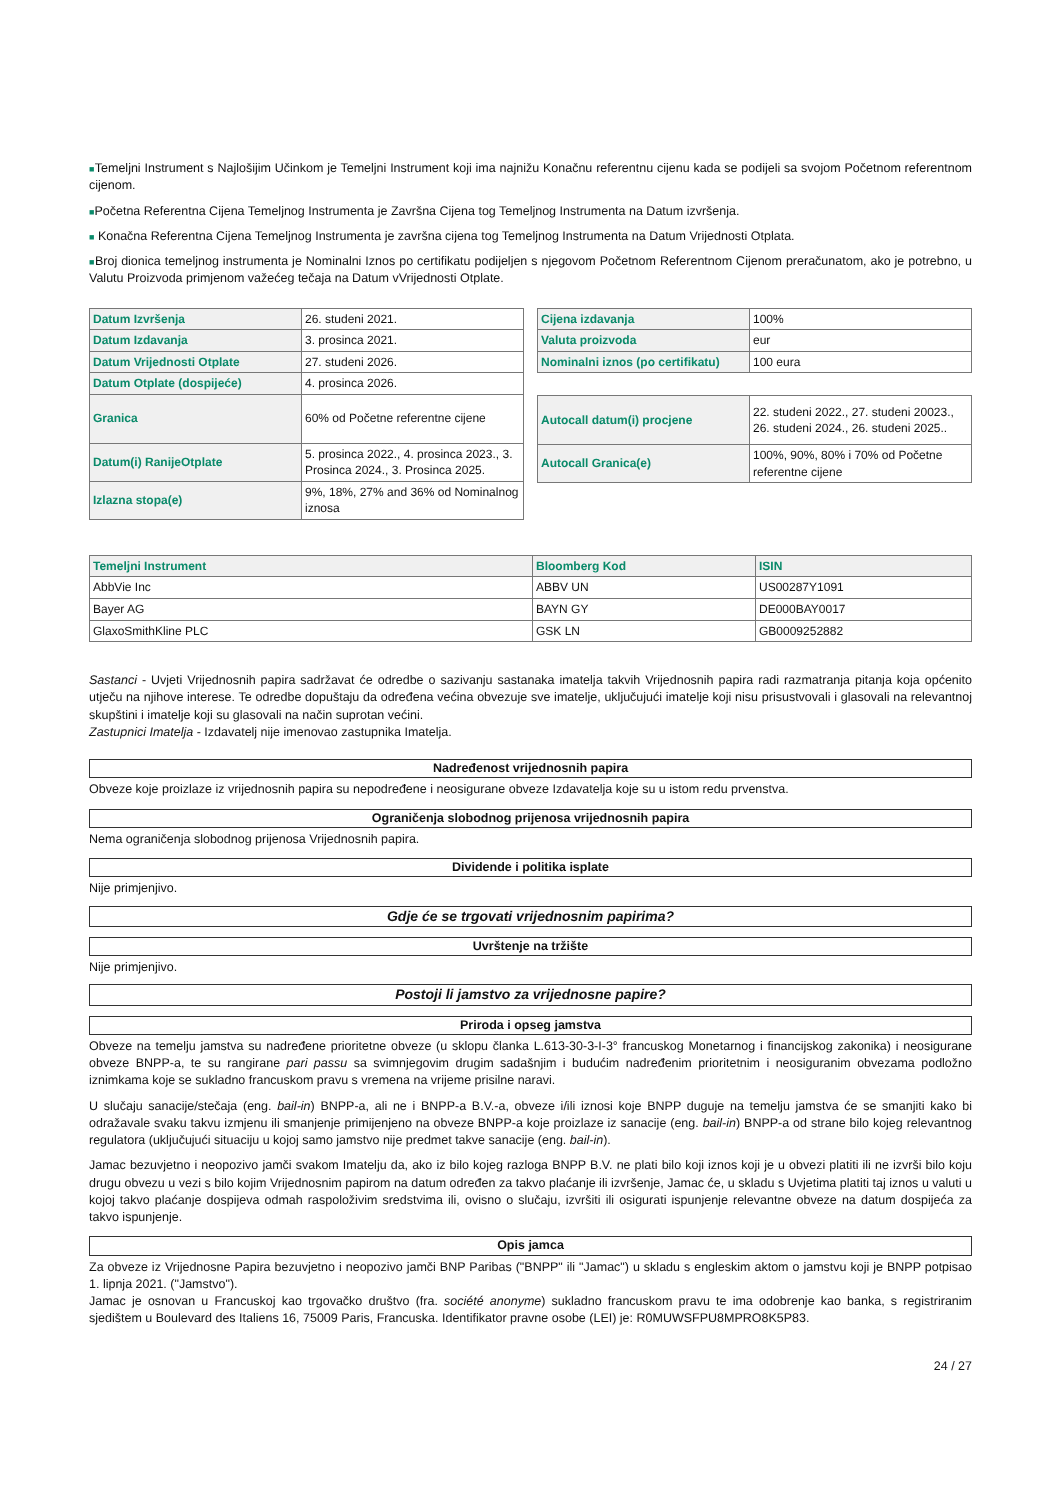■Temeljni Instrument s Najlošijim Učinkom je Temeljni Instrument koji ima najnižu Konačnu referentnu cijenu kada se podijeli sa svojom Početnom referentnom cijenom.
■Početna Referentna Cijena Temeljnog Instrumenta je Završna Cijena tog Temeljnog Instrumenta na Datum izvršenja.
■ Konačna Referentna Cijena Temeljnog Instrumenta je završna cijena tog Temeljnog Instrumenta na Datum Vrijednosti Otplata.
■Broj dionica temeljnog instrumenta je Nominalni Iznos po certifikatu podijeljen s njegovom Početnom Referentnom Cijenom preračunatom, ako je potrebno, u Valutu Proizvoda primjenom važećeg tečaja na Datum vVrijednosti Otplate.
| Datum Izvršenja | 26. studeni 2021. |
| Datum Izdavanja | 3. prosinca 2021. |
| Datum Vrijednosti Otplate | 27. studeni 2026. |
| Datum Otplate (dospijeće) | 4. prosinca 2026. |
| Granica | 60% od Početne referentne cijene |
| Datum(i) RanijeOtplate | 5. prosinca 2022., 4. prosinca 2023., 3. Prosinca 2024., 3. Prosinca 2025. |
| Izlazna stopa(e) | 9%, 18%, 27% and 36% od Nominalnog iznosa |
| Cijena izdavanja | 100% |
| Valuta proizvoda | eur |
| Nominalni iznos (po certifikatu) | 100 eura |
| Autocall datum(i) procjene | 22. studeni 2022., 27. studeni 20023., 26. studeni 2024., 26. studeni 2025.. |
| Autocall Granica(e) | 100%, 90%, 80% i 70% od Početne referentne cijene |
| Temeljni Instrument | Bloomberg Kod | ISIN |
| --- | --- | --- |
| AbbVie Inc | ABBV UN | US00287Y1091 |
| Bayer AG | BAYN GY | DE000BAY0017 |
| GlaxoSmithKline PLC | GSK LN | GB0009252882 |
Sastanci - Uvjeti Vrijednosnih papira sadržavat će odredbe o sazivanju sastanaka imatelja takvih Vrijednosnih papira radi razmatranja pitanja koja općenito utječu na njihove interese. Te odredbe dopuštaju da određena većina obvezuje sve imatelje, uključujući imatelje koji nisu prisustvovali i glasovali na relevantnoj skupštini i imatelje koji su glasovali na način suprotan većini.
Zastupnici Imatelja - Izdavatelj nije imenovao zastupnika Imatelja.
Nadređenost vrijednosnih papira
Obveze koje proizlaze iz vrijednosnih papira su nepodređene i neosigurane obveze Izdavatelja koje su u istom redu prvenstva.
Ograničenja slobodnog prijenosa vrijednosnih papira
Nema ograničenja slobodnog prijenosa Vrijednosnih papira.
Dividende i politika isplate
Nije primjenjivo.
Gdje će se trgovati vrijednosnim papirima?
Uvrštenje na tržište
Nije primjenjivo.
Postoji li jamstvo za vrijednosne papire?
Priroda i opseg jamstva
Obveze na temelju jamstva su nadređene prioritetne obveze (u sklopu članka L.613-30-3-I-3° francuskog Monetarnog i financijskog zakonika) i neosigurane obveze BNPP-a, te su rangirane pari passu sa svimnjegovim drugim sadašnjim i budućim nadređenim prioritetnim i neosiguranim obvezama podložno iznimkama koje se sukladno francuskom pravu s vremena na vrijeme prisilne naravi.
U slučaju sanacije/stečaja (eng. bail-in) BNPP-a, ali ne i BNPP-a B.V.-a, obveze i/ili iznosi koje BNPP duguje na temelju jamstva će se smanjiti kako bi odražavale svaku takvu izmjenu ili smanjenje primijenjeno na obveze BNPP-a koje proizlaze iz sanacije (eng. bail-in) BNPP-a od strane bilo kojeg relevantnog regulatora (uključujući situaciju u kojoj samo jamstvo nije predmet takve sanacije (eng. bail-in).
Jamac bezuvjetno i neopozivo jamči svakom Imatelju da, ako iz bilo kojeg razloga BNPP B.V. ne plati bilo koji iznos koji je u obvezi platiti ili ne izvrši bilo koju drugu obvezu u vezi s bilo kojim Vrijednosnim papirom na datum određen za takvo plaćanje ili izvršenje, Jamac će, u skladu s Uvjetima platiti taj iznos u valuti u kojoj takvo plaćanje dospijeva odmah raspoloživim sredstvima ili, ovisno o slučaju, izvršiti ili osigurati ispunjenje relevantne obveze na datum dospijeća za takvo ispunjenje.
Opis jamca
Za obveze iz Vrijednosne Papira bezuvjetno i neopozivo jamči BNP Paribas ("BNPP" ili "Jamac") u skladu s engleskim aktom o jamstvu koji je BNPP potpisao 1. lipnja 2021. ("Jamstvo").
Jamac je osnovan u Francuskoj kao trgovačko društvo (fra. société anonyme) sukladno francuskom pravu te ima odobrenje kao banka, s registriranim sjedištem u Boulevard des Italiens 16, 75009 Paris, Francuska. Identifikator pravne osobe (LEI) je: R0MUWSFPU8MPRO8K5P83.
24 / 27